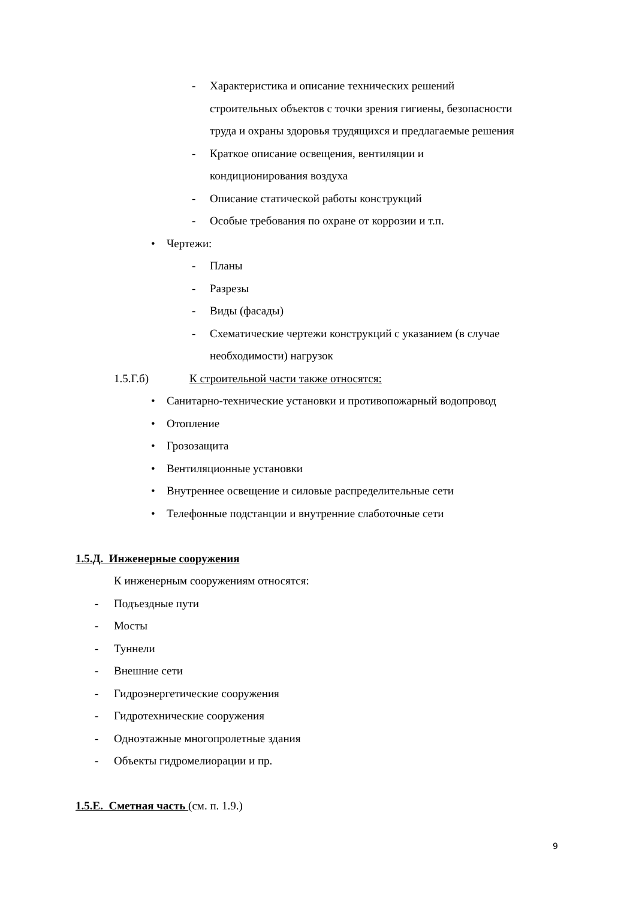- Характеристика и описание технических решений
строительных объектов с точки зрения гигиены, безопасности
труда и охраны здоровья трудящихся и предлагаемые решения
- Краткое описание освещения, вентиляции и
кондиционирования воздуха
- Описание статической работы конструкций
- Особые требования по охране от коррозии и т.п.
• Чертежи:
- Планы
- Разрезы
- Виды (фасады)
- Схематические чертежи конструкций с указанием (в случае
необходимости) нагрузок
1.5.Г.б) К строительной части также относятся:
• Санитарно-технические установки и противопожарный водопровод
• Отопление
• Грозозащита
• Вентиляционные установки
• Внутреннее освещение и силовые распределительные сети
• Телефонные подстанции и внутренние слаботочные сети
1.5.Д. Инженерные сооружения
К инженерным сооружениям относятся:
- Подъездные пути
- Мосты
- Туннели
- Внешние сети
- Гидроэнергетические сооружения
- Гидротехнические сооружения
- Одноэтажные многопролетные здания
- Объекты гидромелиорации и пр.
1.5.Е. Сметная часть (см. п. 1.9.)
9